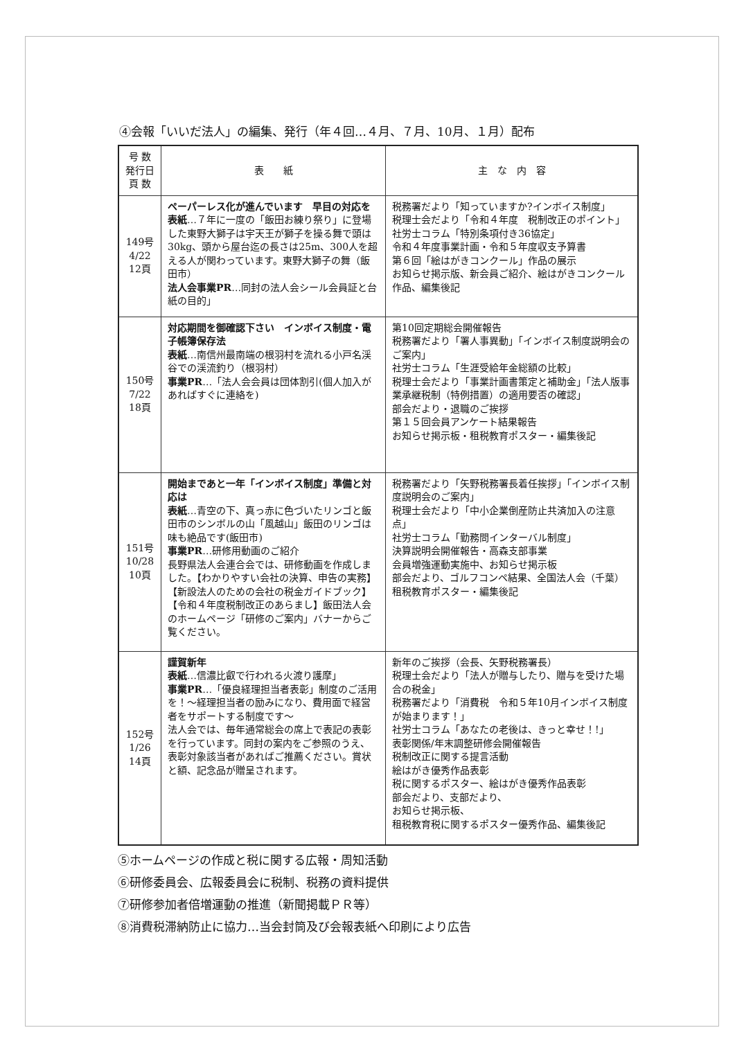④会報「いいだ法人」の編集、発行（年４回…４月、７月、10月、１月）配布
| 号 数 発行日 頁 数 | 表 紙 | 主 な 内 容 |
| --- | --- | --- |
| 149号 4/22 12頁 | ペーパーレス化が進んでいます 早目の対応を 表紙 …７年に一度の「飯田お練り祭り」に登場した東野大獅子は宇天王が獅子を操る舞で頭は30kg、頭から屋台迄の長さは25m、300人を超える人が関わっています。東野大獅子の舞（飯田市） 法人会事業PR …同封の法人会シール会員証と台紙の目的」 | 税務署だより「知っていますか?インボイス制度」 税理士会だより「令和４年度 税制改正のポイント」 社労士コラム「特別条項付き36協定」 令和４年度事業計画・令和５年度収支予算書 第６回「絵はがきコンクール」作品の展示 お知らせ掲示版、新会員ご紹介、絵はがきコンクール作品、編集後記 |
| 150号 7/22 18頁 | 対応期間を御確認下さい インボイス制度・電子帳簿保存法 表紙 …南信州最南端の根羽村を流れる小戸名渓谷での渓流釣り（根羽村） 事業PR …「法人会会員は団体割引(個人加入があればすぐに連絡を) | 第10回定期総会開催報告 税務署だより「署人事異動」「インボイス制度説明会のご案内」 社労士コラム「生涯受給年金総額の比較」 税理士会だより「事業計画書策定と補助金」「法人版事業承継税制（特例措置）の適用要否の確認」 部会だより・退職のご挨拶 第１５回会員アンケート結果報告 お知らせ掲示板・租税教育ポスター・編集後記 |
| 151号 10/28 10頁 | 開始まであと一年「インボイス制度」準備と対応は 表紙 …青空の下、真っ赤に色づいたリンゴと飯田市のシンボルの山「風越山」飯田のリンゴは味も絶品です(飯田市) 事業PR …研修用動画のご紹介 長野県法人会連合会では、研修動画を作成しました。【わかりやすい会社の決算、申告の実務】【新設法人のための会社の税金ガイドブック】【令和４年度税制改正のあらまし】飯田法人会のホームページ「研修のご案内」バナーからご覧ください。 | 税務署だより「矢野税務署長着任挨拶」「インボイス制度説明会のご案内」 税理士会だより「中小企業倒産防止共済加入の注意点」 社労士コラム「勤務問インターバル制度」 決算説明会開催報告・高森支部事業 会員増強運動実施中、お知らせ掲示板 部会だより、ゴルフコンペ結果、全国法人会（千葉） 租税教育ポスター・編集後記 |
| 152号 1/26 14頁 | 謹賀新年 表紙 …信濃比叡で行われる火渡り護摩」 事業PR …「優良経理担当者表彰」制度のご活用を！～経理担当者の励みになり、費用面で経営者をサポートする制度です～ 法人会では、毎年通常総会の席上で表記の表彰を行っています。同封の案内をご参照のうえ、表彰対象該当者があればご推薦ください。賞状と額、記念品が贈呈されます。 | 新年のご挨拶（会長、矢野税務署長） 税理士会だより「法人が贈与したり、贈与を受けた場合の税金」 税務署だより「消費税 令和５年10月インボイス制度が始まります！」 社労士コラム「あなたの老後は、きっと幸せ！!」 表彰関係/年末調整研修会開催報告 税制改正に関する提言活動 絵はがき優秀作品表彰 税に関するポスター、絵はがき優秀作品表彰 部会だより、支部だより、 お知らせ掲示板、 租税教育税に関するポスター優秀作品、編集後記 |
⑤ホームページの作成と税に関する広報・周知活動
⑥研修委員会、広報委員会に税制、税務の資料提供
⑦研修参加者倍増運動の推進（新聞掲載ＰＲ等）
⑧消費税滞納防止に協力…当会封筒及び会報表紙へ印刷により広告